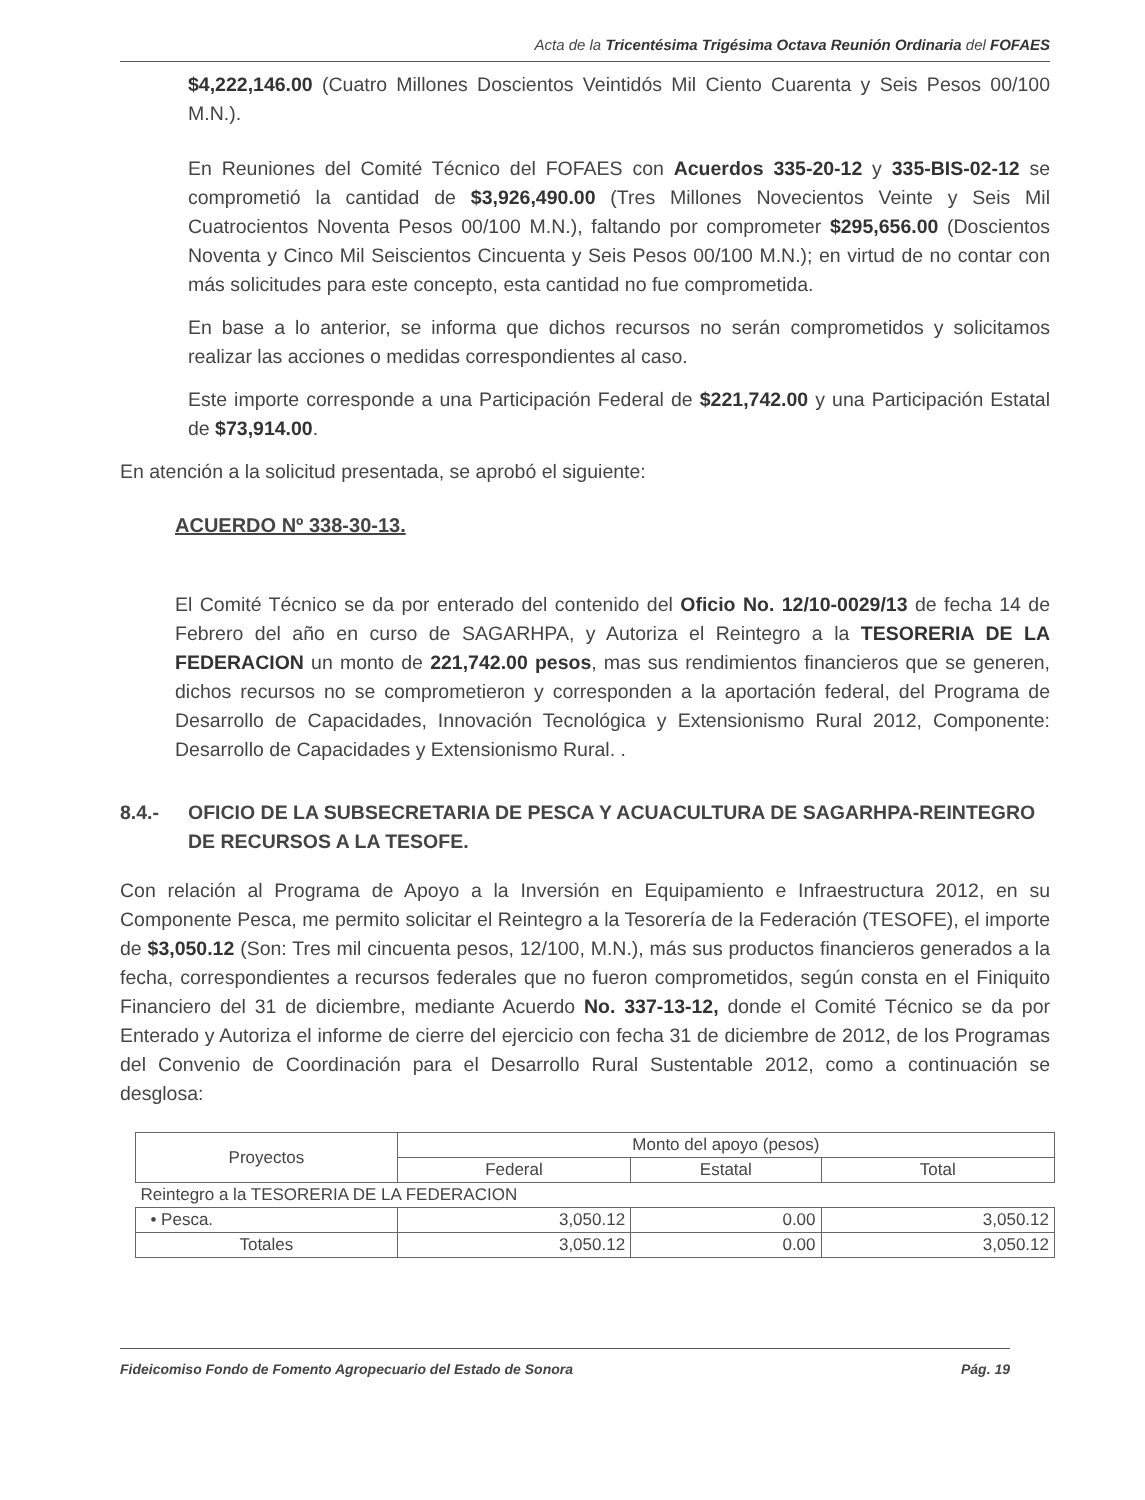Acta de la Tricentésima Trigésima Octava Reunión Ordinaria del FOFAES
$4,222,146.00 (Cuatro Millones Doscientos Veintidós Mil Ciento Cuarenta y Seis Pesos 00/100 M.N.).
En Reuniones del Comité Técnico del FOFAES con Acuerdos 335-20-12 y 335-BIS-02-12 se comprometió la cantidad de $3,926,490.00 (Tres Millones Novecientos Veinte y Seis Mil Cuatrocientos Noventa Pesos 00/100 M.N.), faltando por comprometer $295,656.00 (Doscientos Noventa y Cinco Mil Seiscientos Cincuenta y Seis Pesos 00/100 M.N.); en virtud de no contar con más solicitudes para este concepto, esta cantidad no fue comprometida.
En base a lo anterior, se informa que dichos recursos no serán comprometidos y solicitamos realizar las acciones o medidas correspondientes al caso.
Este importe corresponde a una Participación Federal de $221,742.00 y una Participación Estatal de $73,914.00.
En atención a la solicitud presentada, se aprobó el siguiente:
ACUERDO Nº 338-30-13.
El Comité Técnico se da por enterado del contenido del Oficio No. 12/10-0029/13 de fecha 14 de Febrero del año en curso de SAGARHPA, y Autoriza el Reintegro a la TESORERIA DE LA FEDERACION un monto de 221,742.00 pesos, mas sus rendimientos financieros que se generen, dichos recursos no se comprometieron y corresponden a la aportación federal, del Programa de Desarrollo de Capacidades, Innovación Tecnológica y Extensionismo Rural 2012, Componente: Desarrollo de Capacidades y Extensionismo Rural. .
8.4.- OFICIO DE LA SUBSECRETARIA DE PESCA Y ACUACULTURA DE SAGARHPA-REINTEGRO DE RECURSOS A LA TESOFE.
Con relación al Programa de Apoyo a la Inversión en Equipamiento e Infraestructura 2012, en su Componente Pesca, me permito solicitar el Reintegro a la Tesorería de la Federación (TESOFE), el importe de $3,050.12 (Son: Tres mil cincuenta pesos, 12/100, M.N.), más sus productos financieros generados a la fecha, correspondientes a recursos federales que no fueron comprometidos, según consta en el Finiquito Financiero del 31 de diciembre, mediante Acuerdo No. 337-13-12, donde el Comité Técnico se da por Enterado y Autoriza el informe de cierre del ejercicio con fecha 31 de diciembre de 2012, de los Programas del Convenio de Coordinación para el Desarrollo Rural Sustentable 2012, como a continuación se desglosa:
| Proyectos | Monto del apoyo (pesos) | | |
| --- | --- | --- | --- |
| | Federal | Estatal | Total |
| Reintegro a la TESORERIA DE LA FEDERACION | | | |
| • Pesca. | 3,050.12 | 0.00 | 3,050.12 |
| Totales | 3,050.12 | 0.00 | 3,050.12 |
Fideicomiso Fondo de Fomento Agropecuario del Estado de Sonora Pág. 19